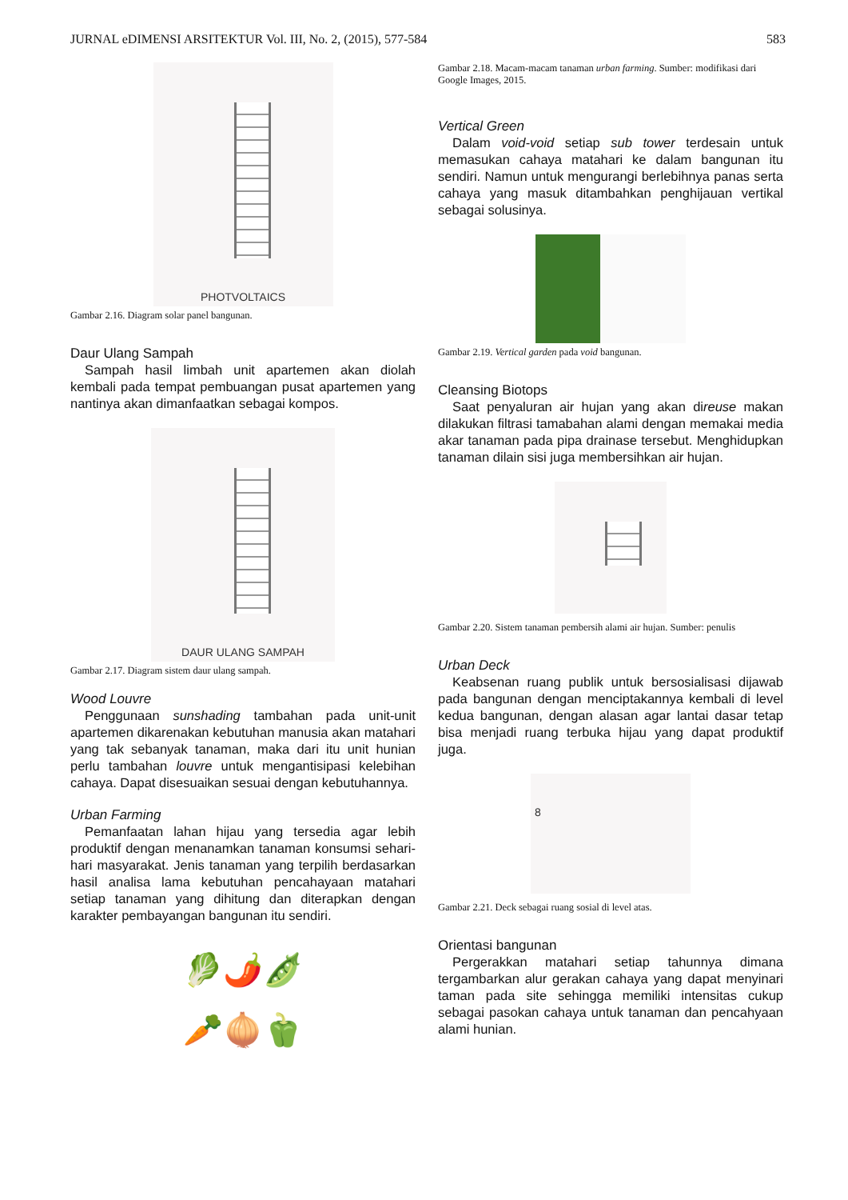JURNAL eDIMENSI ARSITEKTUR Vol. III, No. 2, (2015), 577-584 583
PHOTVOLTAICS
Gambar 2.16. Diagram solar panel bangunan.
Daur Ulang Sampah
Sampah hasil limbah unit apartemen akan diolah kembali pada tempat pembuangan pusat apartemen yang nantinya akan dimanfaatkan sebagai kompos.
DAUR ULANG SAMPAH
Gambar 2.17. Diagram sistem daur ulang sampah.
Wood Louvre
Penggunaan sunshading tambahan pada unit-unit apartemen dikarenakan kebutuhan manusia akan matahari yang tak sebanyak tanaman, maka dari itu unit hunian perlu tambahan louvre untuk mengantisipasi kelebihan cahaya. Dapat disesuaikan sesuai dengan kebutuhannya.
Urban Farming
Pemanfaatan lahan hijau yang tersedia agar lebih produktif dengan menanamkan tanaman konsumsi sehari-hari masyarakat. Jenis tanaman yang terpilih berdasarkan hasil analisa lama kebutuhan pencahayaan matahari setiap tanaman yang dihitung dan diterapkan dengan karakter pembayangan bangunan itu sendiri.
🥬🌶️🫛
🥕🧅🫑
Gambar 2.18. Macam-macam tanaman urban farming. Sumber: modifikasi dari Google Images, 2015.
Vertical Green
Dalam void-void setiap sub tower terdesain untuk memasukan cahaya matahari ke dalam bangunan itu sendiri. Namun untuk mengurangi berlebihnya panas serta cahaya yang masuk ditambahkan penghijauan vertikal sebagai solusinya.
Gambar 2.19. Vertical garden pada void bangunan.
Cleansing Biotops
Saat penyaluran air hujan yang akan direuse makan dilakukan filtrasi tamabahan alami dengan memakai media akar tanaman pada pipa drainase tersebut. Menghidupkan tanaman dilain sisi juga membersihkan air hujan.
Gambar 2.20. Sistem tanaman pembersih alami air hujan. Sumber: penulis
Urban Deck
Keabsenan ruang publik untuk bersosialisasi dijawab pada bangunan dengan menciptakannya kembali di level kedua bangunan, dengan alasan agar lantai dasar tetap bisa menjadi ruang terbuka hijau yang dapat produktif juga.
8
Gambar 2.21. Deck sebagai ruang sosial di level atas.
Orientasi bangunan
Pergerakkan matahari setiap tahunnya dimana tergambarkan alur gerakan cahaya yang dapat menyinari taman pada site sehingga memiliki intensitas cukup sebagai pasokan cahaya untuk tanaman dan pencahyaan alami hunian.